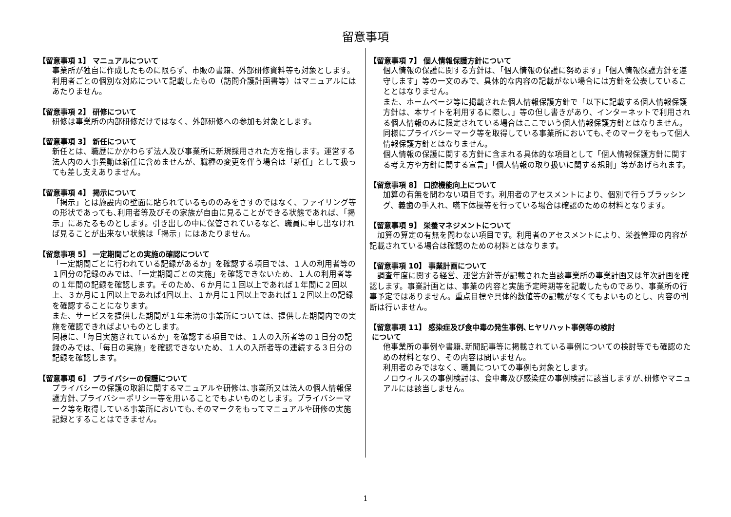留意事項
【留意事項 1】 マニュアルについて
事業所が独自に作成したものに限らず、市販の書籍、外部研修資料等も対象とします。利用者ごとの個別な対応について記載したもの（訪問介護計画書等）はマニュアルにはあたりません。
【留意事項 2】 研修について
研修は事業所の内部研修だけではなく、外部研修への参加も対象とします。
【留意事項 3】 新任について
新任とは、職歴にかかわらず法人及び事業所に新規採用された方を指します。運営する法人内の人事異動は新任に含めませんが、職種の変更を伴う場合は「新任」として扱っても差し支えありません。
【留意事項 4】 掲示について
「掲示」とは施設内の壁面に貼られているもののみをさすのではなく、ファイリング等の形状であっても､利用者等及びその家族が自由に見ることができる状態であれば、「掲示」にあたるものとします。引き出しの中に保管されているなど、職員に申し出なければ見ることが出来ない状態は「掲示」にはあたりません。
【留意事項 5】 一定期間ごとの実施の確認について
「一定期間ごとに行われている記録があるか」を確認する項目では、１人の利用者等の１回分の記録のみでは、「一定期間ごとの実施」を確認できないため、１人の利用者等の１年間の記録を確認します。そのため、６か月に１回以上であれば１年間に２回以上、３か月に１回以上であれば4回以上、１か月に１回以上であれば１２回以上の記録を確認することになります。
また、サービスを提供した期間が１年未満の事業所については、提供した期間内での実施を確認できればよいものとします。
同様に、「毎日実施されているか」を確認する項目では、１人の入所者等の１日分の記録のみでは、「毎日の実施」を確認できないため、１人の入所者等の連続する３日分の記録を確認します。
【留意事項 6】 プライバシーの保護について
プライバシーの保護の取組に関するマニュアルや研修は､事業所又は法人の個人情報保護方針､プライバシーポリシー等を用いることでもよいものとします。プライバシーマーク等を取得している事業所においても､そのマークをもってマニュアルや研修の実施記録とすることはできません。
【留意事項 7】 個人情報保護方針について
個人情報の保護に関する方針は､「個人情報の保護に努めます」「個人情報保護方針を遵守します」等の一文のみで、具体的な内容の記載がない場合には方針を公表していることとはなりません。
また、ホームページ等に掲載された個人情報保護方針で「以下に記載する個人情報保護方針は、本サイトを利用するに際し､」等の但し書きがあり、インターネットで利用される個人情報のみに限定されている場合はここでいう個人情報保護方針とはなりません。同様にプライバシーマーク等を取得している事業所においても､そのマークをもって個人情報保護方針とはなりません。
個人情報の保護に関する方針に含まれる具体的な項目として「個人情報保護方針に関する考え方や方針に関する宣言」「個人情報の取り扱いに関する規則」等があげられます。
【留意事項 8】 口腔機能向上について
加算の有無を問わない項目です。利用者のアセスメントにより、個別で行うブラッシング、義歯の手入れ、嚥下体操等を行っている場合は確認のための材料となります。
【留意事項 9】 栄養マネジメントについて
加算の算定の有無を問わない項目です。利用者のアセスメントにより、栄養管理の内容が記載されている場合は確認のための材料とはなります。
【留意事項 10】 事業計画について
調査年度に関する経営、運営方針等が記載された当該事業所の事業計画又は年次計画を確認します。事業計画とは、事業の内容と実施予定時期等を記載したものであり、事業所の行事予定ではありません。重点目標や具体的数値等の記載がなくてもよいものとし、内容の判断は行いません。
【留意事項 11】 感染症及び食中毒の発生事例､ヒヤリハット事例等の検討
について
他事業所の事例や書籍､新聞記事等に掲載されている事例についての検討等でも確認のための材料となり、その内容は問いません。
利用者のみではなく、職員についての事例も対象とします。
ノロウィルスの事例検討は、食中毒及び感染症の事例検討に該当しますが､研修やマニュアルには該当しません。
1